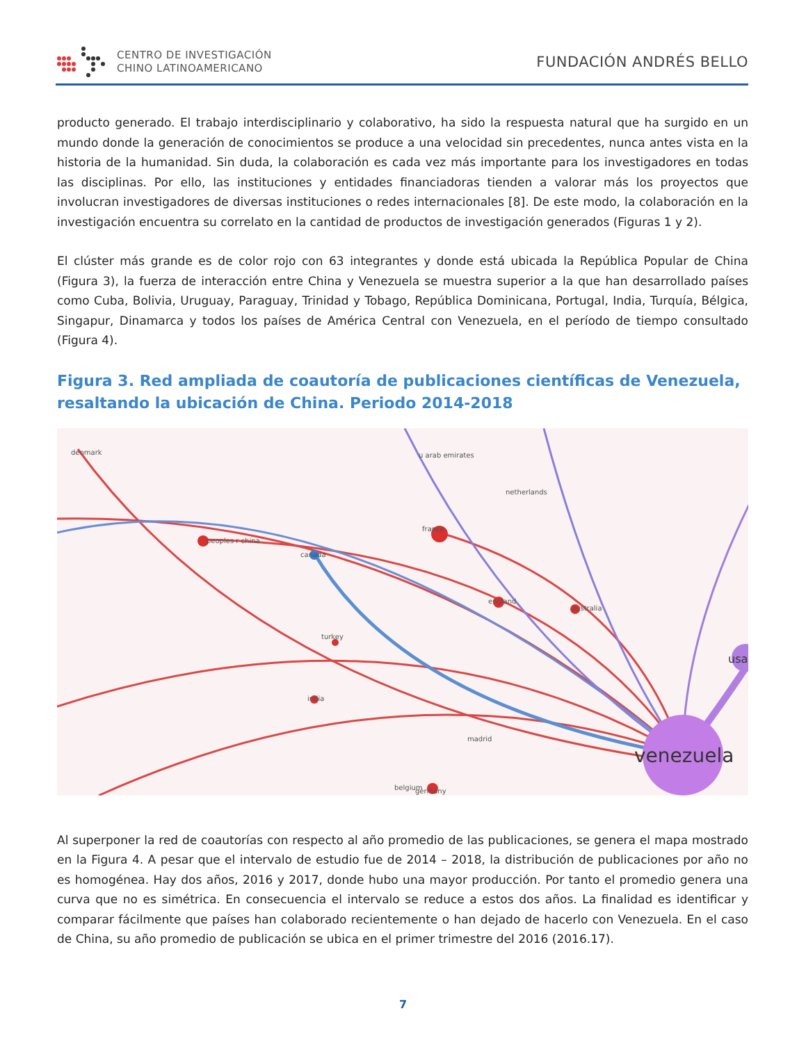CENTRO DE INVESTIGACIÓN
CHINO LATINOAMERICANO
FUNDACIÓN ANDRÉS BELLO
producto generado. El trabajo interdisciplinario y colaborativo, ha sido la respuesta natural que ha surgido en un mundo donde la generación de conocimientos se produce a una velocidad sin precedentes, nunca antes vista en la historia de la humanidad. Sin duda, la colaboración es cada vez más importante para los investigadores en todas las disciplinas. Por ello, las instituciones y entidades financiadoras tienden a valorar más los proyectos que involucran investigadores de diversas instituciones o redes internacionales [8]. De este modo, la colaboración en la investigación encuentra su correlato en la cantidad de productos de investigación generados (Figuras 1 y 2).
El clúster más grande es de color rojo con 63 integrantes y donde está ubicada la República Popular de China (Figura 3), la fuerza de interacción entre China y Venezuela se muestra superior a la que han desarrollado países como Cuba, Bolivia, Uruguay, Paraguay, Trinidad y Tobago, República Dominicana, Portugal, India, Turquía, Bélgica, Singapur, Dinamarca y todos los países de América Central con Venezuela, en el período de tiempo consultado (Figura 4).
Figura 3. Red ampliada de coautoría de publicaciones científicas de Venezuela, resaltando la ubicación de China. Periodo 2014-2018
denmark
peoples r china
france
canada
england
australia
turkey
india
madrid
belgium
germany
netherlands
u arab emirates
usa
venezuela
Al superponer la red de coautorías con respecto al año promedio de las publicaciones, se genera el mapa mostrado en la Figura 4. A pesar que el intervalo de estudio fue de 2014 – 2018, la distribución de publicaciones por año no es homogénea. Hay dos años, 2016 y 2017, donde hubo una mayor producción. Por tanto el promedio genera una curva que no es simétrica. En consecuencia el intervalo se reduce a estos dos años. La finalidad es identificar y comparar fácilmente que países han colaborado recientemente o han dejado de hacerlo con Venezuela. En el caso de China, su año promedio de publicación se ubica en el primer trimestre del 2016 (2016.17).
7